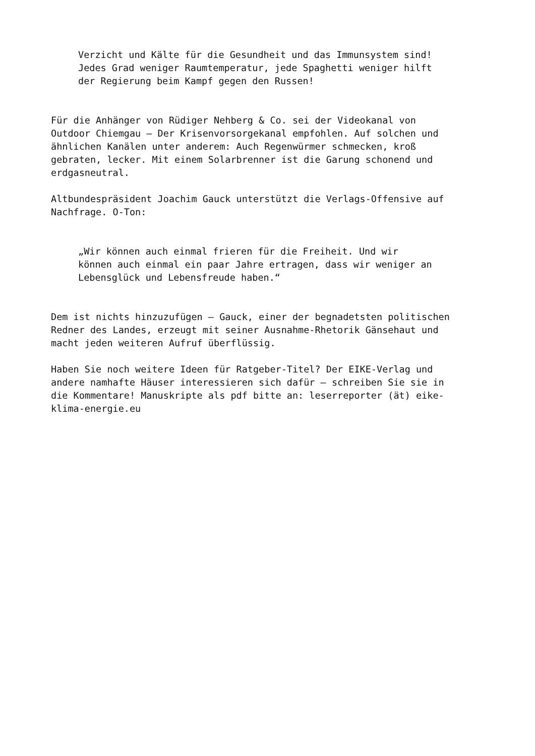Verzicht und Kälte für die Gesundheit und das Immunsystem sind! Jedes Grad weniger Raumtemperatur, jede Spaghetti weniger hilft der Regierung beim Kampf gegen den Russen!
Für die Anhänger von Rüdiger Nehberg & Co. sei der Videokanal von Outdoor Chiemgau – Der Krisenvorsorgekanal empfohlen. Auf solchen und ähnlichen Kanälen unter anderem: Auch Regenwürmer schmecken, kroß gebraten, lecker. Mit einem Solarbrenner ist die Garung schonend und erdgasneutral.
Altbundespräsident Joachim Gauck unterstützt die Verlags-Offensive auf Nachfrage. O-Ton:
„Wir können auch einmal frieren für die Freiheit. Und wir können auch einmal ein paar Jahre ertragen, dass wir weniger an Lebensglück und Lebensfreude haben.“
Dem ist nichts hinzuzufügen – Gauck, einer der begnadetsten politischen Redner des Landes, erzeugt mit seiner Ausnahme-Rhetorik Gänsehaut und macht jeden weiteren Aufruf überflüssig.
Haben Sie noch weitere Ideen für Ratgeber-Titel? Der EIKE-Verlag und andere namhafte Häuser interessieren sich dafür – schreiben Sie sie in die Kommentare! Manuskripte als pdf bitte an: leserreporter (ät) eike- klima-energie.eu